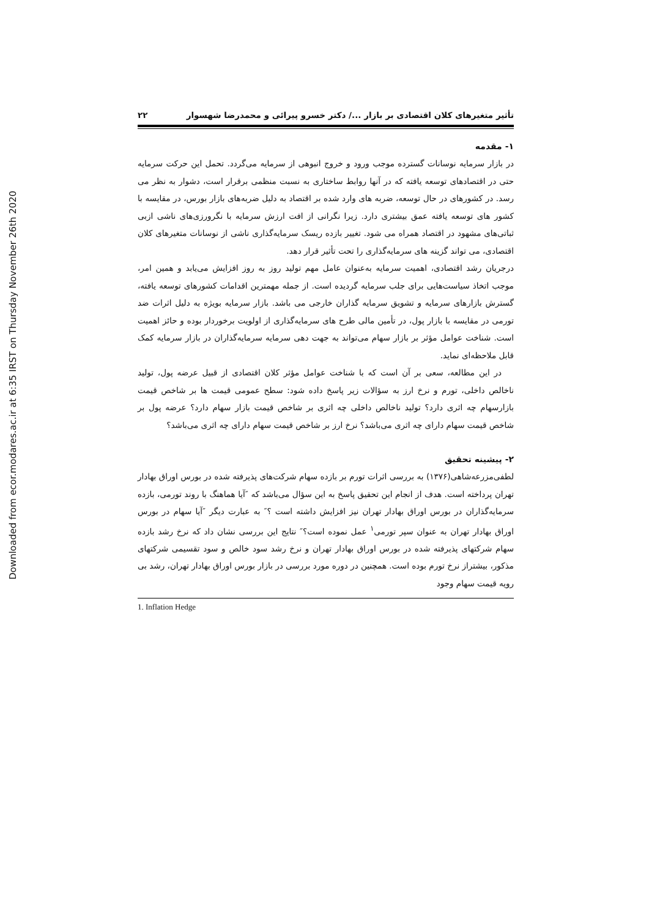Downloaded from ecor.modares.ac.ir at 6:35 IRST on Thursday November 26th 2020
تأثیر متغیرهای کلان اقتصادی بر بازار .../ دکتر خسرو پیرائی و محمدرضا شهسوار ۲۲
۱- مقدمه
در بازار سرمایه نوسانات گسترده موجب ورود و خروج انبوهی از سرمایه می‌گردد. تحمل این حرکت سرمایه حتی در اقتصادهای توسعه یافته که در آنها روابط ساختاری به نسبت منظمی برقرار است، دشوار به نظر می رسد. در کشورهای در حال توسعه، ضربه های وارد شده بر اقتصاد به دلیل ضربه‌های بازار بورس، در مقایسه با کشور های توسعه یافته عمق بیشتری دارد. زیرا نگرانی از افت ارزش سرمایه با نگرورزی‌های ناشی ازبی ثباتی‌های مشهود در اقتصاد همراه می شود. تغییر بازده ریسک سرمایه‌گذاری ناشی از نوسانات متغیرهای کلان اقتصادی، می تواند گزینه های سرمایه‌گذاری را تحت تأثیر قرار دهد.
درجریان رشد اقتصادی، اهمیت سرمایه به‌عنوان عامل مهم تولید روز به روز افزایش می‌یابد و همین امر، موجب اتخاذ سیاست‌هایی برای جلب سرمایه گردیده است. از جمله مهمترین اقدامات کشورهای توسعه یافته، گسترش بازارهای سرمایه و تشویق سرمایه گذاران خارجی می باشد. بازار سرمایه بویژه به دلیل اثرات ضد تورمی در مقایسه با بازار پول، در تأمین مالی طرح های سرمایه‌گذاری از اولویت برخوردار بوده و حائز اهمیت است. شناخت عوامل مؤثر بر بازار سهام می‌تواند به جهت دهی سرمایه سرمایه‌گذاران در بازار سرمایه کمک قابل ملاحظه‌ای نماید.
در این مطالعه، سعی بر آن است که با شناخت عوامل مؤثر کلان اقتصادی از قبیل عرضه پول، تولید ناخالص داخلی، تورم و نرخ ارز به سؤالات زیر پاسخ داده شود: سطح عمومی قیمت ها بر شاخص قیمت بازارسهام چه اثری دارد؟ تولید ناخالص داخلی چه اثری بر شاخص قیمت بازار سهام دارد؟ عرضه پول بر شاخص قیمت سهام دارای چه اثری می‌باشد؟ نرخ ارز بر شاخص قیمت سهام دارای چه اثری می‌باشد؟
۲- پیشینه تحقیق
لطفی‌مزرعه‌شاهی(۱۳۷۶) به بررسی اثرات تورم بر بازده سهام شرکت‌های پذیرفته شده در بورس اوراق بهادار تهران پرداخته است. هدف از انجام این تحقیق پاسخ به این سؤال می‌باشد که ″آیا هماهنگ با روند تورمی، بازده سرمایه‌گذاران در بورس اوراق بهادار تهران نیز افزایش داشته است ؟″ به عبارت دیگر ″آیا سهام در بورس اوراق بهادار تهران به عنوان سپر تورمی<sup>۱</sup> عمل نموده است؟″ نتایج این بررسی نشان داد که نرخ رشد بازده سهام شرکتهای پذیرفته شده در بورس اوراق بهادار تهران و نرخ رشد سود خالص و سود تقسیمی شرکتهای مذکور، بیشتراز نرخ تورم بوده است. همچنین در دوره مورد بررسی در بازار بورس اوراق بهادار تهران، رشد بی رویه قیمت سهام وجود
1. Inflation Hedge